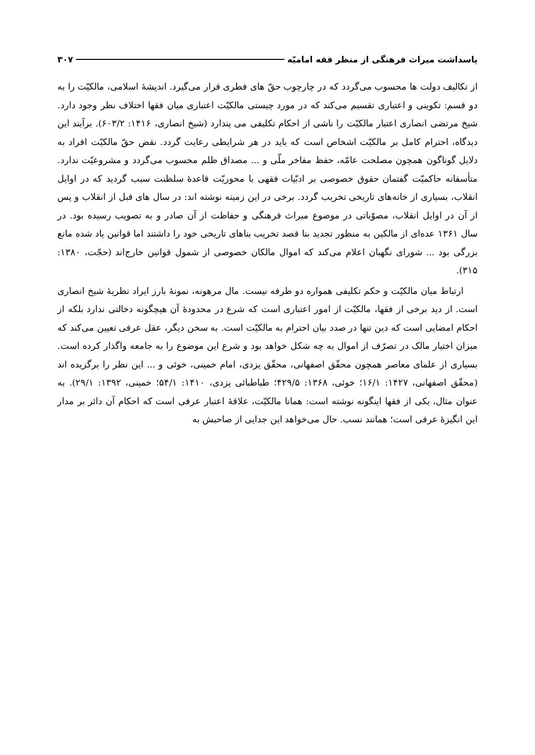پاسداشت میراث فرهنگی از منظر فقه امامیّه ۳۰۷
از تکالیف دولت ها محسوب می‌گردد که در چارچوب حقّ های فطری قرار می‌گیرد. اندیشهٔ اسلامی، مالکیّت را به دو قسم: تکوینی و اعتباری تقسیم می‌کند که در مورد چیستی مالکیّت اعتباری میان فقها اختلاف نظر وجود دارد. شیخ مرتضی انصاری اعتبار مالکیّت را ناشی از احکام تکلیفی می پندارد (شیخ انصاری، ۱۴۱۶: ۶۰۳/۲). برآیند این دیدگاه، احترام کامل بر مالکیّت اشخاص است که باید در هر شرایطی رعایت گردد. نقض حقّ مالکیّت افراد به دلایل گوناگون همچون مصلحت عامّه، حفظ مفاخر ملّی و ... مصداق ظلم محسوب می‌گردد و مشروعیّت ندارد. متأسفانه حاکمیّت گفتمان حقوق خصوصی بر ادبّیات فقهی با محوریّت قاعدهٔ سلطنت سبب گردید که در اوایل انقلاب، بسیاری از خانه‌های تاریخی تخریب گردد. برخی در این زمینه نوشته اند: در سال های قبل از انقلاب و پس از آن در اوایل انقلاب، مصوّباتی در موضوع میراث فرهنگی و حفاظت از آن صادر و به تصویب رسیده بود. در سال ۱۳۶۱ عده‌ای از مالکین به منظور تجدید بنا قصد تخریب بناهای تاریخی خود را داشتند اما قوانین یاد شده مانع بزرگی بود ... شورای نگهبان اعلام می‌کند که اموال مالکان خصوصی از شمول قوانین خارج‌اند (حجّت، ۱۳۸۰: ۳۱۵).
ارتباط میان مالکیّت و حکم تکلیفی همواره دو طرفه نیست. مال مرهونه، نمونهٔ بارز ایراد نظریهٔ شیخ انصاری است. از دید برخی از فقها، مالکیّت از امور اعتباری است که شرع در محدودهٔ آن هیچگونه دخالتی ندارد بلکه از احکام امضایی است که دین تنها در صدد بیان احترام به مالکیّت است. به سخن دیگر، عقل عرفی تعیین می‌کند که میزان اختیار مالک در تصرّف از اموال به چه شکل خواهد بود و شرع این موضوع را به جامعه واگذار کرده است. بسیاری از علمای معاصر همچون محقّق اصفهانی، محقّق یزدی، امام خمینی، خوئی و ... این نظر را برگزیده اند (محقّق اصفهانی، ۱۴۲۷: ۱۶/۱؛ خوئی، ۱۳۶۸: ۴۲۹/۵؛ طباطبائی یزدی، ۱۴۱۰: ۵۴/۱؛ خمینی، ۱۳۹۲: ۲۹/۱). به عنوان مثال، یکی از فقها اینگونه نوشته است: همانا مالکیّت، علاقهٔ اعتبار عرفی است که احکام آن دائر بر مدار این انگیزهٔ عرفی است؛ همانند نسب. حال می‌خواهد این جدایی از صاحبش به